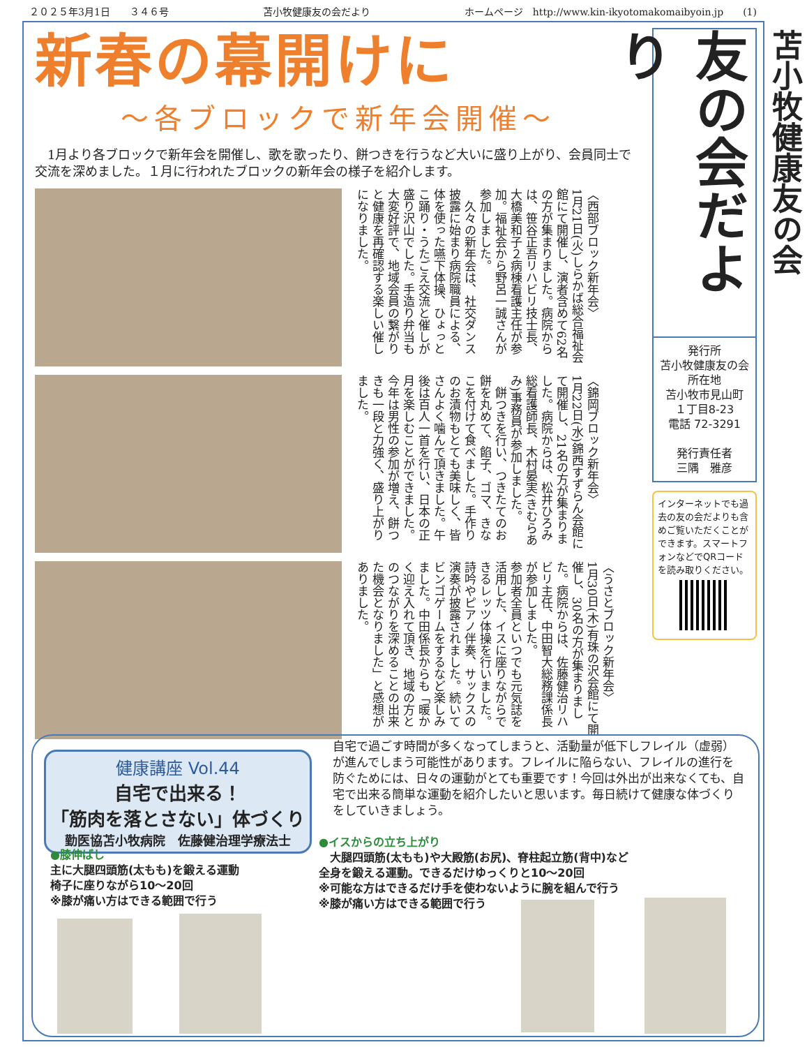２０２５年3月1日　　３４６号 苫小牧健康友の会だより ホームページ　http://www.kin-ikyotomakomaibyoin.jp　　(1)
新春の幕開けに
〜各ブロックで新年会開催〜
1月より各ブロックで新年会を開催し、歌を歌ったり、餅つきを行うなど大いに盛り上がり、会員同士で交流を深めました。１月に行われたブロックの新年会の様子を紹介します。
〈西部ブロック新年会〉
1月21日(火)しらかば総合福祉会館にて開催し、演者含めて62名の方が集まりました。病院からは、笹谷正吾リハビリ技士長、大橋美和子２病棟看護主任が参加。福祉会から野呂一誠さんが参加しました。
　久々の新年会は、社交ダンス披露に始まり病院職員による、体を使った嚥下体操、ひょっとこ踊り・うたごえ交流と催しが盛り沢山でした。手造り弁当も大変好評で、地域会員の繋がりと健康を再確認する楽しい催しになりました。
〈錦岡ブロック新年会〉
1月22日(水)錦西すずらん会館にて開催し、21名の方が集まりました。病院からは、松井ひろみ総看護師長、木村晏実(きむらあみ)事務員が参加しました。
　餅つきを行い、つきたてのお餅を丸めて、餡子、ゴマ、きなこを付けて食べました。手作りのお漬物もとても美味しく、皆さんよく噛んで頂きました。午後は百人一首を行い、日本の正月を楽しむことができました。今年は男性の参加が増え、餅つきも一段と力強く、盛り上がりました。
〈うさとブロック新年会〉
1月30日(木)有珠の沢会館にて開催し、30名の方が集まりました。病院からは、佐藤健治リハビリ主任、中田智大総務課係長が参加しました。
参加者全員といつでも元気誌を活用した、イスに座りながらできるレッツ体操を行いました。詩吟やピアノ伴奏、サックスの演奏が披露されました。続いてビンゴゲームをするなど楽しみました。中田係長からも「暖かく迎え入れて頂き、地域の方とのつながりを深めることの出来た機会となりました」と感想がありました。
苫小牧健康友の会
友の会だより
発行所
苫小牧健康友の会
所在地
苫小牧市見山町
１丁目8-23
電話 72-3291
発行責任者
三隅　雅彦
インターネットでも過去の友の会だよりも含めご覧いただくことができます。スマートフォンなどでQRコードを読み取りください。
健康講座 Vol.44
自宅で出来る！
「筋肉を落とさない」体づくり
勤医協苫小牧病院　佐藤健治理学療法士
自宅で過ごす時間が多くなってしまうと、活動量が低下しフレイル（虚弱）が進んでしまう可能性があります。フレイルに陥らない、フレイルの進行を防ぐためには、日々の運動がとても重要です！今回は外出が出来なくても、自宅で出来る簡単な運動を紹介したいと思います。毎日続けて健康な体づくりをしていきましょう。
●膝伸ばし
主に大腿四頭筋(太もも)を鍛える運動
椅子に座りながら10〜20回
※膝が痛い方はできる範囲で行う
●イスからの立ち上がり
　大腿四頭筋(太もも)や大殿筋(お尻)、脊柱起立筋(背中)など
全身を鍛える運動。できるだけゆっくりと10〜20回
※可能な方はできるだけ手を使わないように腕を組んで行う
※膝が痛い方はできる範囲で行う